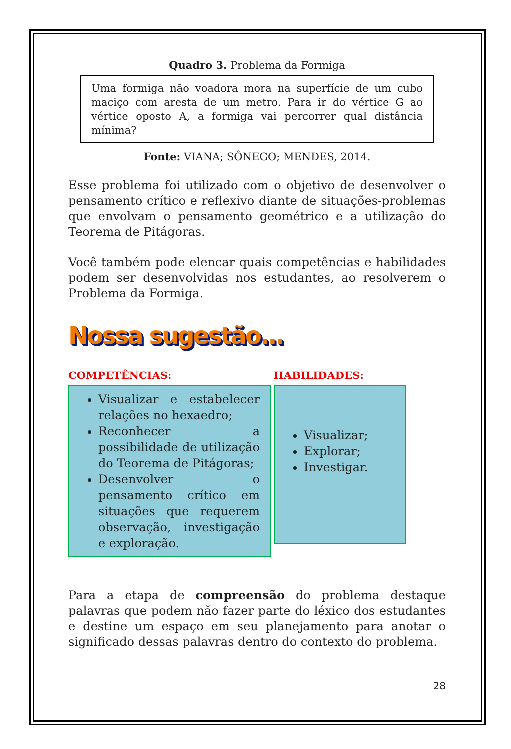Quadro 3. Problema da Formiga
Uma formiga não voadora mora na superfície de um cubo maciço com aresta de um metro. Para ir do vértice G ao vértice oposto A, a formiga vai percorrer qual distância mínima?
Fonte: VIANA; SÔNEGO; MENDES, 2014.
Esse problema foi utilizado com o objetivo de desenvolver o pensamento crítico e reflexivo diante de situações-problemas que envolvam o pensamento geométrico e a utilização do Teorema de Pitágoras.
Você também pode elencar quais competências e habilidades podem ser desenvolvidas nos estudantes, ao resolverem o Problema da Formiga.
Nossa sugestão...
COMPETÊNCIAS:
Visualizar e estabelecer relações no hexaedro;
Reconhecer a possibilidade de utilização do Teorema de Pitágoras;
Desenvolver o pensamento crítico em situações que requerem observação, investigação e exploração.
HABILIDADES:
Visualizar;
Explorar;
Investigar.
Para a etapa de compreensão do problema destaque palavras que podem não fazer parte do léxico dos estudantes e destine um espaço em seu planejamento para anotar o significado dessas palavras dentro do contexto do problema.
28